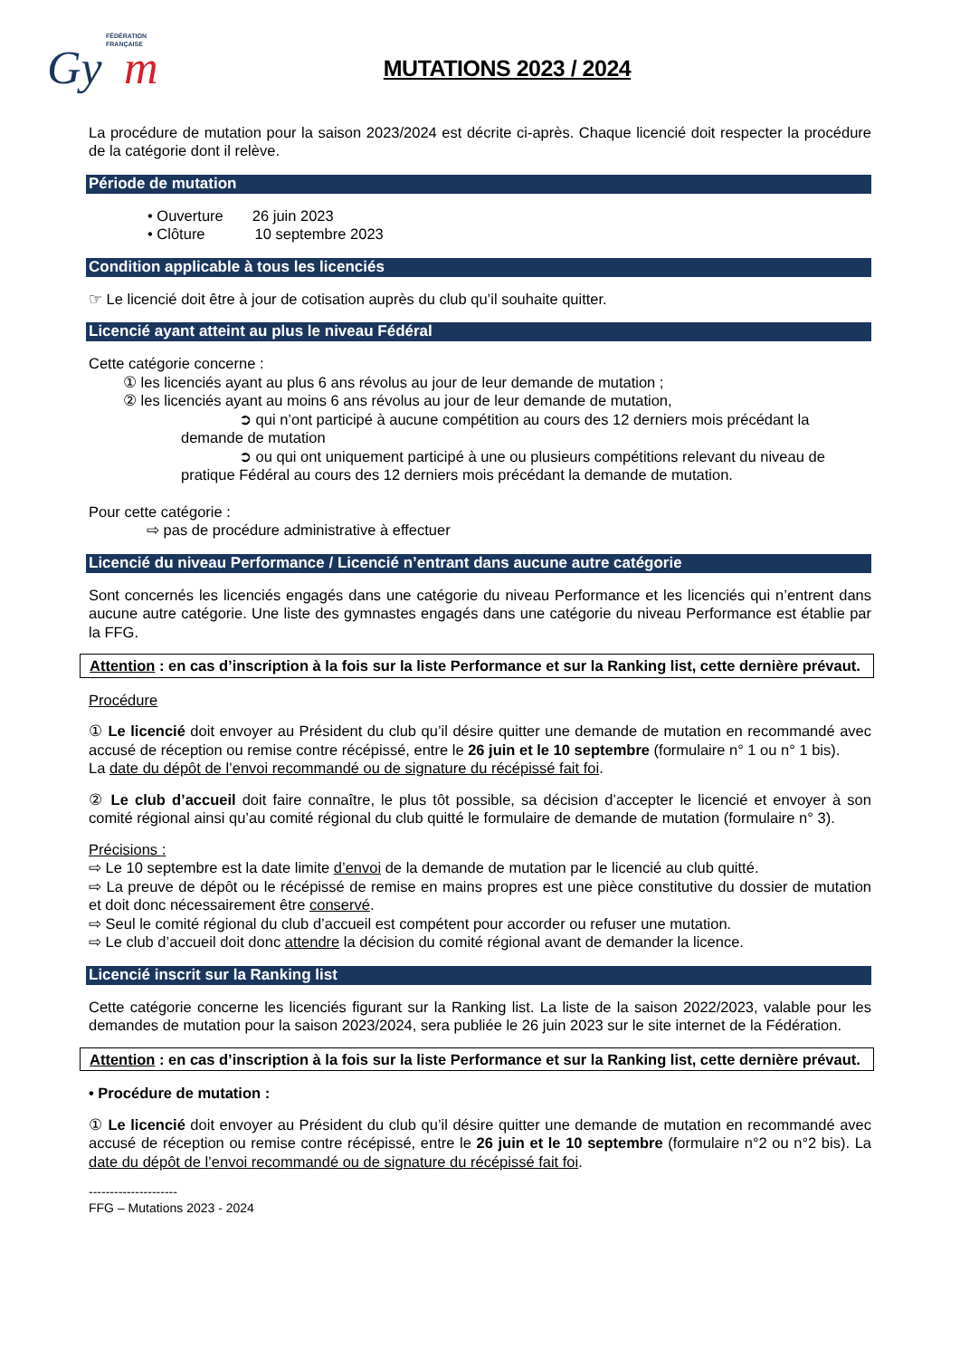FÉDÉRATION
FRANÇAISE
Gy
m
MUTATIONS 2023 / 2024
La procédure de mutation pour la saison 2023/2024 est décrite ci-après. Chaque licencié doit respecter la procédure de la catégorie dont il relève.
Période de mutation
• Ouverture 26 juin 2023
• Clôture 10 septembre 2023
Condition applicable à tous les licenciés
☞ Le licencié doit être à jour de cotisation auprès du club qu’il souhaite quitter.
Licencié ayant atteint au plus le niveau Fédéral
Cette catégorie concerne :
① les licenciés ayant au plus 6 ans révolus au jour de leur demande de mutation ;
② les licenciés ayant au moins 6 ans révolus au jour de leur demande de mutation,
➲ qui n’ont participé à aucune compétition au cours des 12 derniers mois précédant la demande de mutation
➲ ou qui ont uniquement participé à une ou plusieurs compétitions relevant du niveau de pratique Fédéral au cours des 12 derniers mois précédant la demande de mutation.
Pour cette catégorie :
⇨ pas de procédure administrative à effectuer
Licencié du niveau Performance / Licencié n’entrant dans aucune autre catégorie
Sont concernés les licenciés engagés dans une catégorie du niveau Performance et les licenciés qui n’entrent dans aucune autre catégorie. Une liste des gymnastes engagés dans une catégorie du niveau Performance est établie par la FFG.
Attention : en cas d’inscription à la fois sur la liste Performance et sur la Ranking list, cette dernière prévaut.
Procédure
① Le licencié doit envoyer au Président du club qu’il désire quitter une demande de mutation en recommandé avec accusé de réception ou remise contre récépissé, entre le 26 juin et le 10 septembre (formulaire n° 1 ou n° 1 bis).
La date du dépôt de l’envoi recommandé ou de signature du récépissé fait foi.
② Le club d’accueil doit faire connaître, le plus tôt possible, sa décision d’accepter le licencié et envoyer à son comité régional ainsi qu’au comité régional du club quitté le formulaire de demande de mutation (formulaire n° 3).
Précisions :
⇨ Le 10 septembre est la date limite d’envoi de la demande de mutation par le licencié au club quitté.
⇨ La preuve de dépôt ou le récépissé de remise en mains propres est une pièce constitutive du dossier de mutation et doit donc nécessairement être conservé.
⇨ Seul le comité régional du club d’accueil est compétent pour accorder ou refuser une mutation.
⇨ Le club d’accueil doit donc attendre la décision du comité régional avant de demander la licence.
Licencié inscrit sur la Ranking list
Cette catégorie concerne les licenciés figurant sur la Ranking list. La liste de la saison 2022/2023, valable pour les demandes de mutation pour la saison 2023/2024, sera publiée le 26 juin 2023 sur le site internet de la Fédération.
Attention : en cas d’inscription à la fois sur la liste Performance et sur la Ranking list, cette dernière prévaut.
• Procédure de mutation :
① Le licencié doit envoyer au Président du club qu’il désire quitter une demande de mutation en recommandé avec accusé de réception ou remise contre récépissé, entre le 26 juin et le 10 septembre (formulaire n°2 ou n°2 bis). La date du dépôt de l’envoi recommandé ou de signature du récépissé fait foi.
---------------------
FFG – Mutations 2023 - 2024